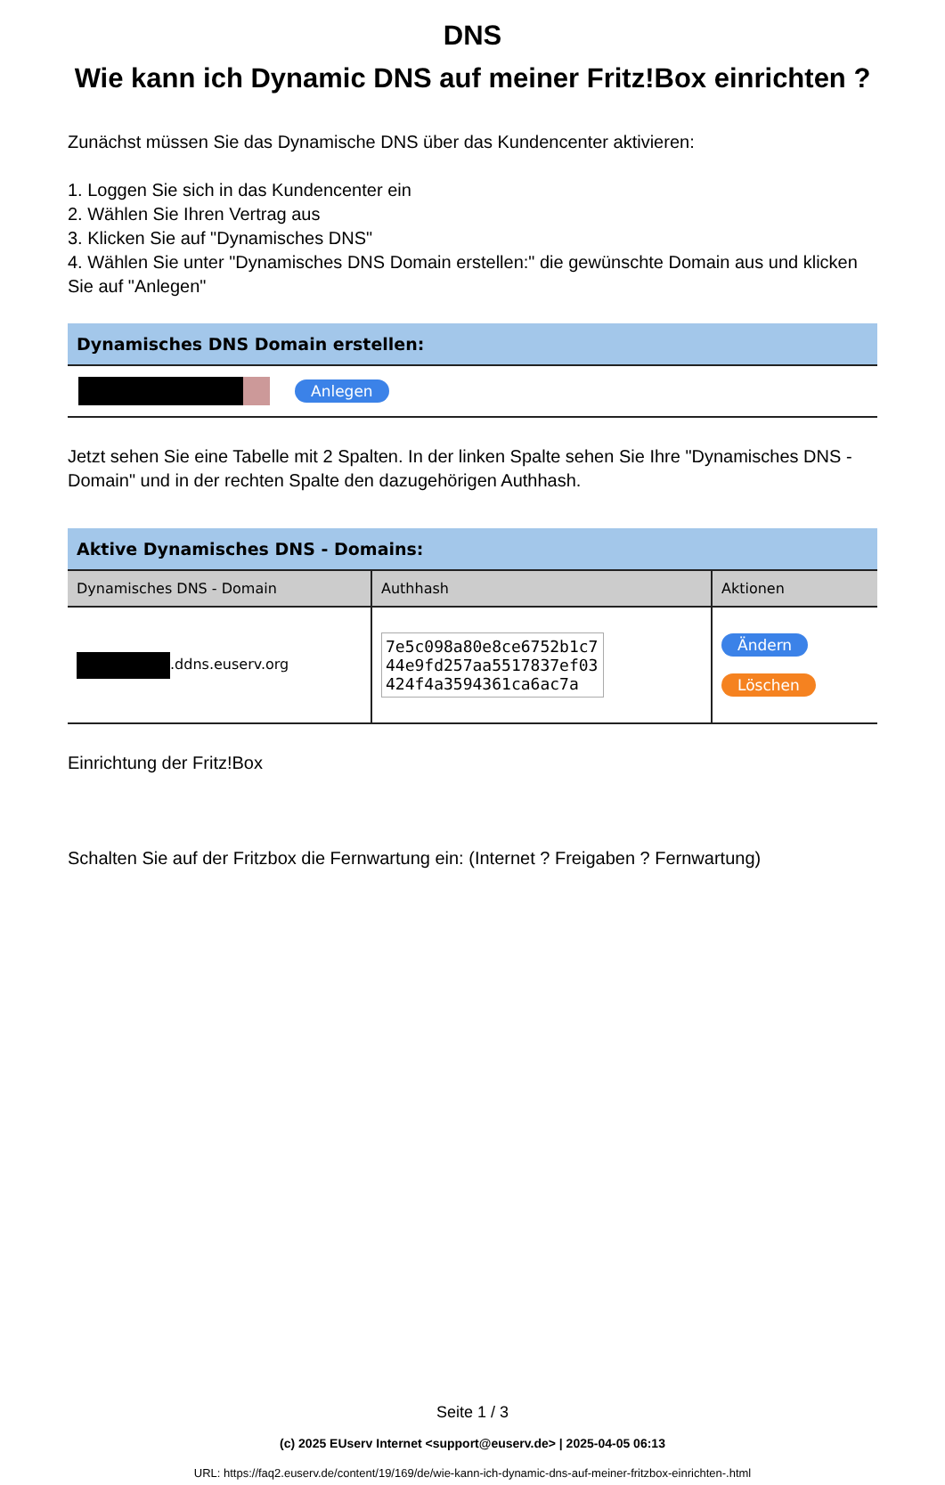DNS
Wie kann ich Dynamic DNS auf meiner Fritz!Box einrichten ?
Zunächst müssen Sie das Dynamische DNS über das Kundencenter aktivieren:
1. Loggen Sie sich in das Kundencenter ein
2. Wählen Sie Ihren Vertrag aus
3. Klicken Sie auf "Dynamisches DNS"
4. Wählen Sie unter "Dynamisches DNS Domain erstellen:" die gewünschte Domain aus und klicken Sie auf "Anlegen"
Dynamisches DNS Domain erstellen:
Anlegen
Jetzt sehen Sie eine Tabelle mit 2 Spalten. In der linken Spalte sehen Sie Ihre "Dynamisches DNS - Domain" und in der rechten Spalte den dazugehörigen Authhash.
Aktive Dynamisches DNS - Domains:
| Dynamisches DNS - Domain | Authhash | Aktionen |
| --- | --- | --- |
| .ddns.euserv.org | 7e5c098a80e8ce6752b1c7 44e9fd257aa5517837ef03 424f4a3594361ca6ac7a | Ändern Löschen |
Einrichtung der Fritz!Box
Schalten Sie auf der Fritzbox die Fernwartung ein: (Internet ? Freigaben ? Fernwartung)
Seite 1 / 3
(c) 2025 EUserv Internet <support@euserv.de> | 2025-04-05 06:13
URL: https://faq2.euserv.de/content/19/169/de/wie-kann-ich-dynamic-dns-auf-meiner-fritzbox-einrichten-.html